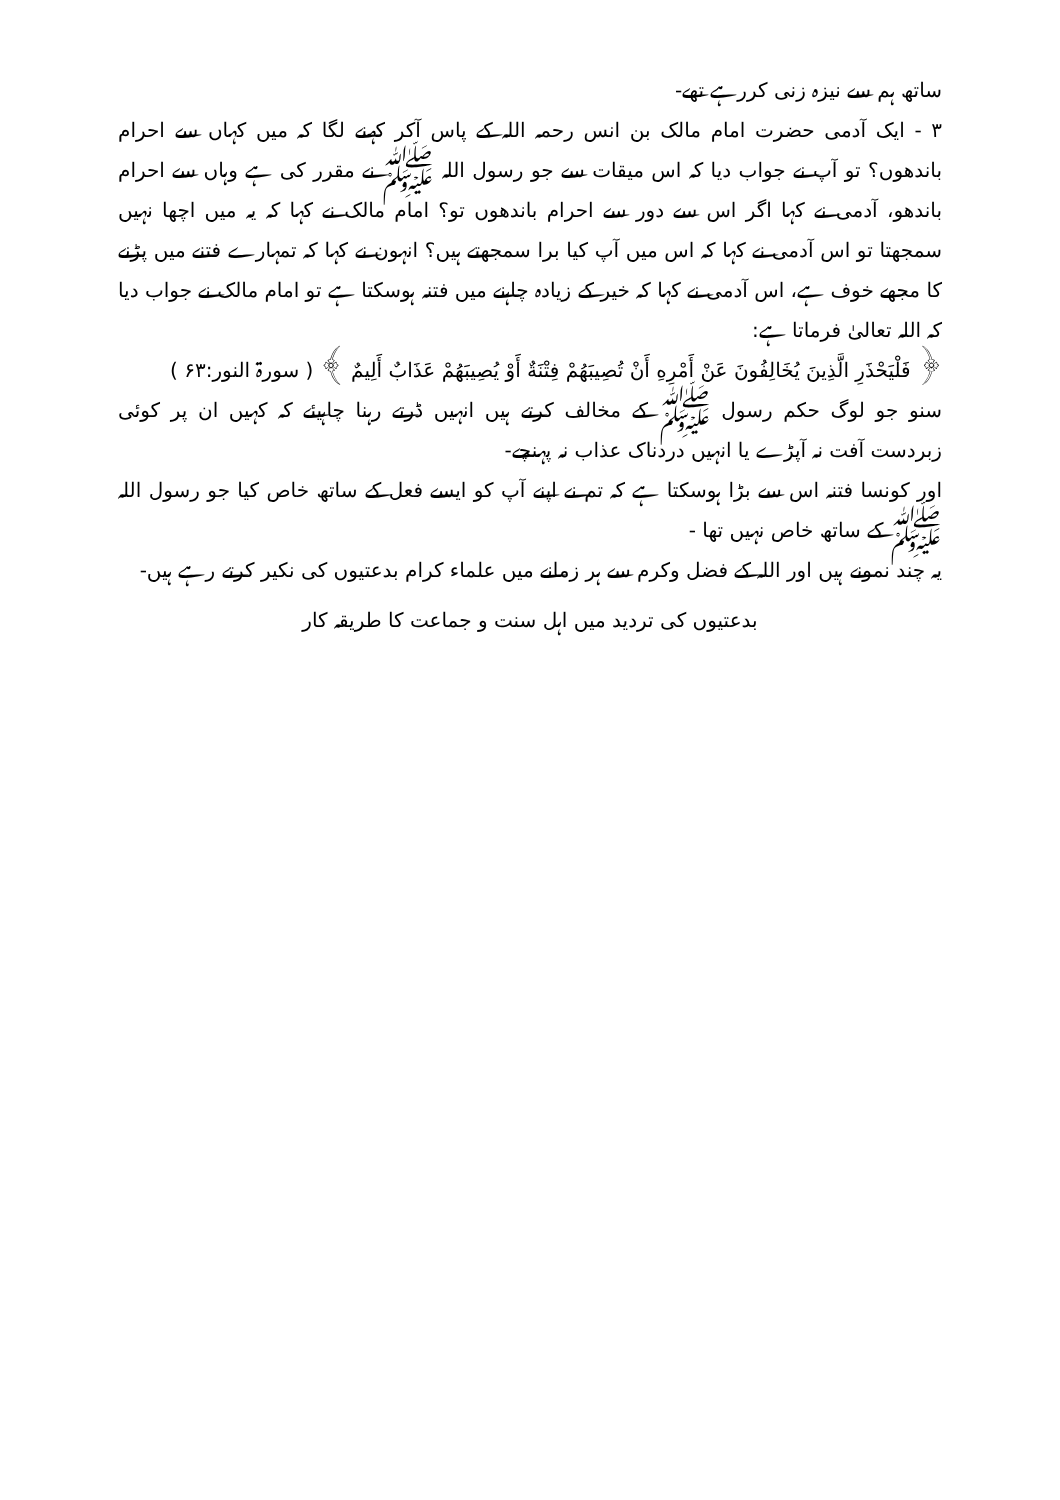ساتھ ہم سے نیزہ زنی کررہے تھے-
۳ - ایک آدمی حضرت امام مالک بن انس رحمہ اللہ کے پاس آکر کہنے لگا کہ میں کہاں سے احرام باندھوں؟ تو آپ نے جواب دیا کہ اس میقات سے جو رسول اللہ ﷺ نے مقرر کی ہے وہاں سے احرام باندھو، آدمی نے کہا اگر اس سے دور سے احرام باندھوں تو؟ امام مالک نے کہا کہ یہ میں اچھا نہیں سمجھتا تو اس آدمی نے کہا کہ اس میں آپ کیا برا سمجھتے ہیں؟ انہون نے کہا کہ تمہارے فتنے میں پڑنے کا مجھے خوف ہے، اس آدمی نے کہا کہ خیر کے زیادہ چاہنے میں فتنہ ہوسکتا ہے تو امام مالک نے جواب دیا کہ اللہ تعالیٰ فرماتا ہے:
﴿ فَلْيَحْذَرِ الَّذِينَ يُخَالِفُونَ عَنْ أَمْرِهِ أَنْ تُصِيبَهُمْ فِتْنَةٌ أَوْ يُصِيبَهُمْ عَذَابٌ أَلِيمٌ ﴾ ( سورۃ النور:۶۳ )
سنو جو لوگ حکم رسول ﷺ کے مخالف کرتے ہیں انہیں ڈرتے رہنا چاہیئے کہ کہیں ان پر کوئی زبردست آفت نہ آپڑے یا انہیں دردناک عذاب نہ پہنچے-
اور کونسا فتنہ اس سے بڑا ہوسکتا ہے کہ تم نے اپنے آپ کو ایسے فعل کے ساتھ خاص کیا جو رسول اللہ ﷺ کے ساتھ خاص نہیں تھا -
یہ چند نمونے ہیں اور اللہ کے فضل وکرم سے ہر زمانے میں علماء کرام بدعتیوں کی نکیر کرتے رہے ہیں-
بدعتیوں کی تردید میں اہل سنت و جماعت کا طریقہ کار